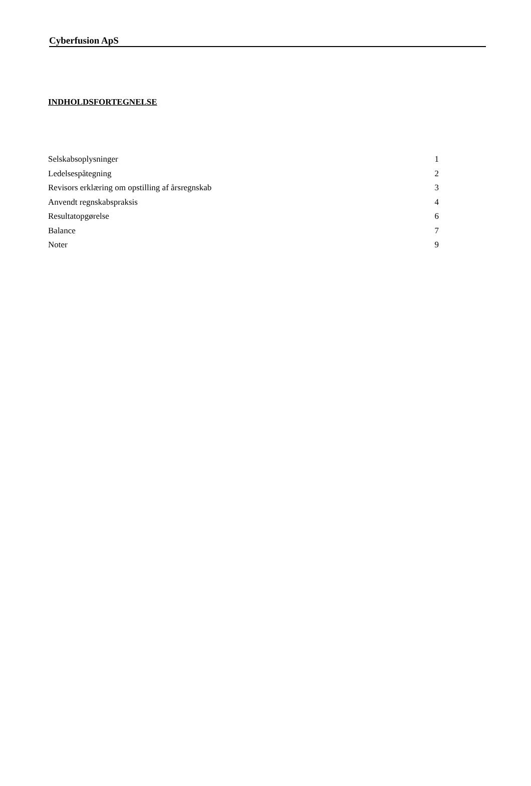Cyberfusion ApS
INDHOLDSFORTEGNELSE
| Selskabsoplysninger | 1 |
| Ledelsespåtegning | 2 |
| Revisors erklæring om opstilling af årsregnskab | 3 |
| Anvendt regnskabspraksis | 4 |
| Resultatopgørelse | 6 |
| Balance | 7 |
| Noter | 9 |